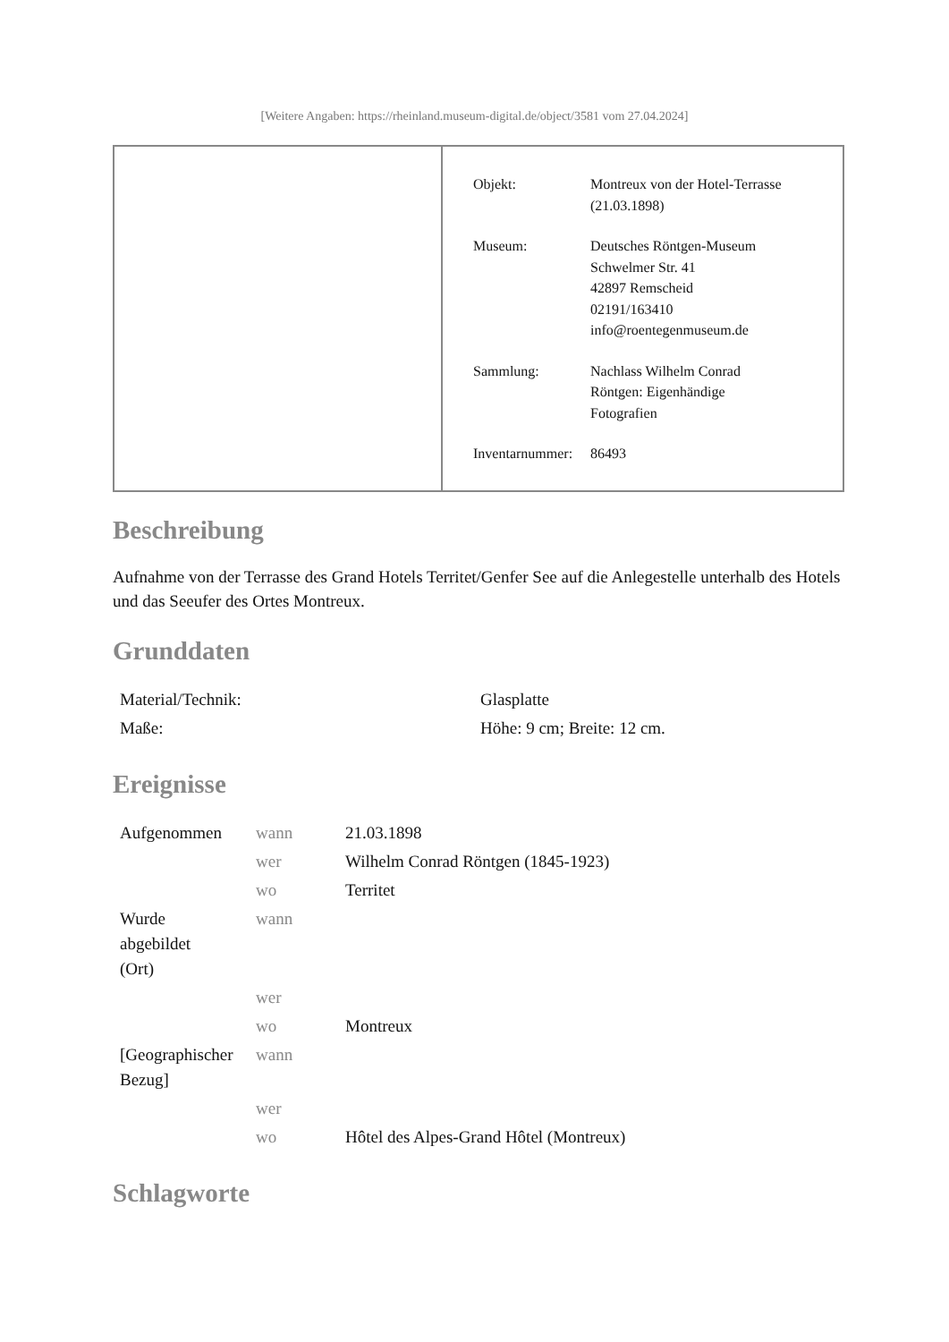[Weitere Angaben: https://rheinland.museum-digital.de/object/3581 vom 27.04.2024]
| Objekt: | Montreux von der Hotel-Terrasse (21.03.1898) |
| Museum: | Deutsches Röntgen-Museum Schwelmer Str. 41 42897 Remscheid 02191/163410 info@roentegenmuseum.de |
| Sammlung: | Nachlass Wilhelm Conrad Röntgen: Eigenhändige Fotografien |
| Inventarnummer: | 86493 |
Beschreibung
Aufnahme von der Terrasse des Grand Hotels Territet/Genfer See auf die Anlegestelle unterhalb des Hotels und das Seeufer des Ortes Montreux.
Grunddaten
| Material/Technik: | Glasplatte |
| Maße: | Höhe: 9 cm; Breite: 12 cm. |
Ereignisse
| Aufgenommen | wann | 21.03.1898 |
| | wer | Wilhelm Conrad Röntgen (1845-1923) |
| | wo | Territet |
| Wurde abgebildet (Ort) | wann | |
| | wer | |
| | wo | Montreux |
| [Geographischer Bezug] | wann | |
| | wer | |
| | wo | Hôtel des Alpes-Grand Hôtel (Montreux) |
Schlagworte